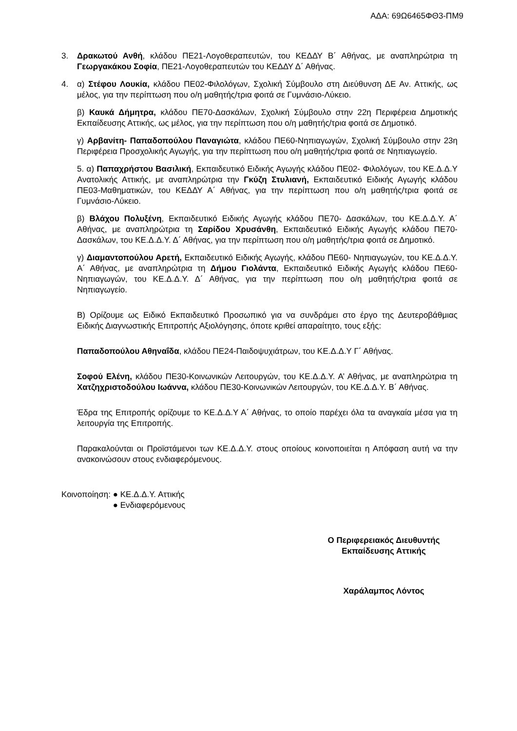ΑΔΑ: 69Ω6465ΦΘ3-ΠΜ9
3. Δρακωτού Ανθή, κλάδου ΠΕ21-Λογοθεραπευτών, του ΚΕΔΔΥ Β΄ Αθήνας, με αναπληρώτρια τη Γεωργακάκου Σοφία, ΠΕ21-Λογοθεραπευτών του ΚΕΔΔΥ Δ΄ Αθήνας.
4. α) Στέφου Λουκία, κλάδου ΠΕ02-Φιλολόγων, Σχολική Σύμβουλο στη Διεύθυνση ΔΕ Αν. Αττικής, ως μέλος, για την περίπτωση που ο/η μαθητής/τρια φοιτά σε Γυμνάσιο-Λύκειο.
β) Καυκά Δήμητρα, κλάδου ΠΕ70-Δασκάλων, Σχολική Σύμβουλο στην 22η Περιφέρεια Δημοτικής Εκπαίδευσης Αττικής, ως μέλος, για την περίπτωση που ο/η μαθητής/τρια φοιτά σε Δημοτικό.
γ) Αρβανίτη- Παπαδοπούλου Παναγιώτα, κλάδου ΠΕ60-Νηπιαγωγών, Σχολική Σύμβουλο στην 23η Περιφέρεια Προσχολικής Αγωγής, για την περίπτωση που ο/η μαθητής/τρια φοιτά σε Νηπιαγωγείο.
5. α) Παπαχρήστου Βασιλική, Εκπαιδευτικό Ειδικής Αγωγής κλάδου ΠΕ02- Φιλολόγων, του ΚΕ.Δ.Δ.Υ Ανατολικής Αττικής, με αναπληρώτρια την Γκύζη Στυλιανή, Εκπαιδευτικό Ειδικής Αγωγής κλάδου ΠΕ03-Μαθηματικών, του ΚΕΔΔΥ Α΄ Αθήνας, για την περίπτωση που ο/η μαθητής/τρια φοιτά σε Γυμνάσιο-Λύκειο.
β) Βλάχου Πολυξένη, Εκπαιδευτικό Ειδικής Αγωγής κλάδου ΠΕ70- Δασκάλων, του ΚΕ.Δ.Δ.Υ. Α΄ Αθήνας, με αναπληρώτρια τη Σαρίδου Χρυσάνθη, Εκπαιδευτικό Ειδικής Αγωγής κλάδου ΠΕ70-Δασκάλων, του ΚΕ.Δ.Δ.Υ. Δ΄ Αθήνας, για την περίπτωση που ο/η μαθητής/τρια φοιτά σε Δημοτικό.
γ) Διαμαντοπούλου Αρετή, Εκπαιδευτικό Ειδικής Αγωγής, κλάδου ΠΕ60- Νηπιαγωγών, του ΚΕ.Δ.Δ.Υ. Α΄ Αθήνας, με αναπληρώτρια τη Δήμου Γιολάντα, Εκπαιδευτικό Ειδικής Αγωγής κλάδου ΠΕ60-Νηπιαγωγών, του ΚΕ.Δ.Δ.Υ. Δ΄ Αθήνας, για την περίπτωση που ο/η μαθητής/τρια φοιτά σε Νηπιαγωγείο.
Β) Ορίζουμε ως Ειδικό Εκπαιδευτικό Προσωπικό για να συνδράμει στο έργο της Δευτεροβάθμιας Ειδικής Διαγνωστικής Επιτροπής Αξιολόγησης, όποτε κριθεί απαραίτητο, τους εξής:
Παπαδοπούλου Αθηναΐδα, κλάδου ΠΕ24-Παιδοψυχιάτρων, του ΚΕ.Δ.Δ.Υ Γ΄ Αθήνας.
Σοφού Ελένη, κλάδου ΠΕ30-Κοινωνικών Λειτουργών, του ΚΕ.Δ.Δ.Υ. Α’ Αθήνας, με αναπληρώτρια τη Χατζηχριστοδούλου Ιωάννα, κλάδου ΠΕ30-Κοινωνικών Λειτουργών, του ΚΕ.Δ.Δ.Υ. Β΄ Αθήνας.
Έδρα της Επιτροπής ορίζουμε το ΚΕ.Δ.Δ.Υ Α΄ Αθήνας, το οποίο παρέχει όλα τα αναγκαία μέσα για τη λειτουργία της Επιτροπής.
Παρακαλούνται οι Προϊστάμενοι των ΚΕ.Δ.Δ.Υ. στους οποίους κοινοποιείται η Απόφαση αυτή να την ανακοινώσουν στους ενδιαφερόμενους.
Κοινοποίηση: ● ΚΕ.Δ.Δ.Υ. Αττικής
● Ενδιαφερόμενους
Ο Περιφερειακός Διευθυντής
Εκπαίδευσης Αττικής
Χαράλαμπος Λόντος